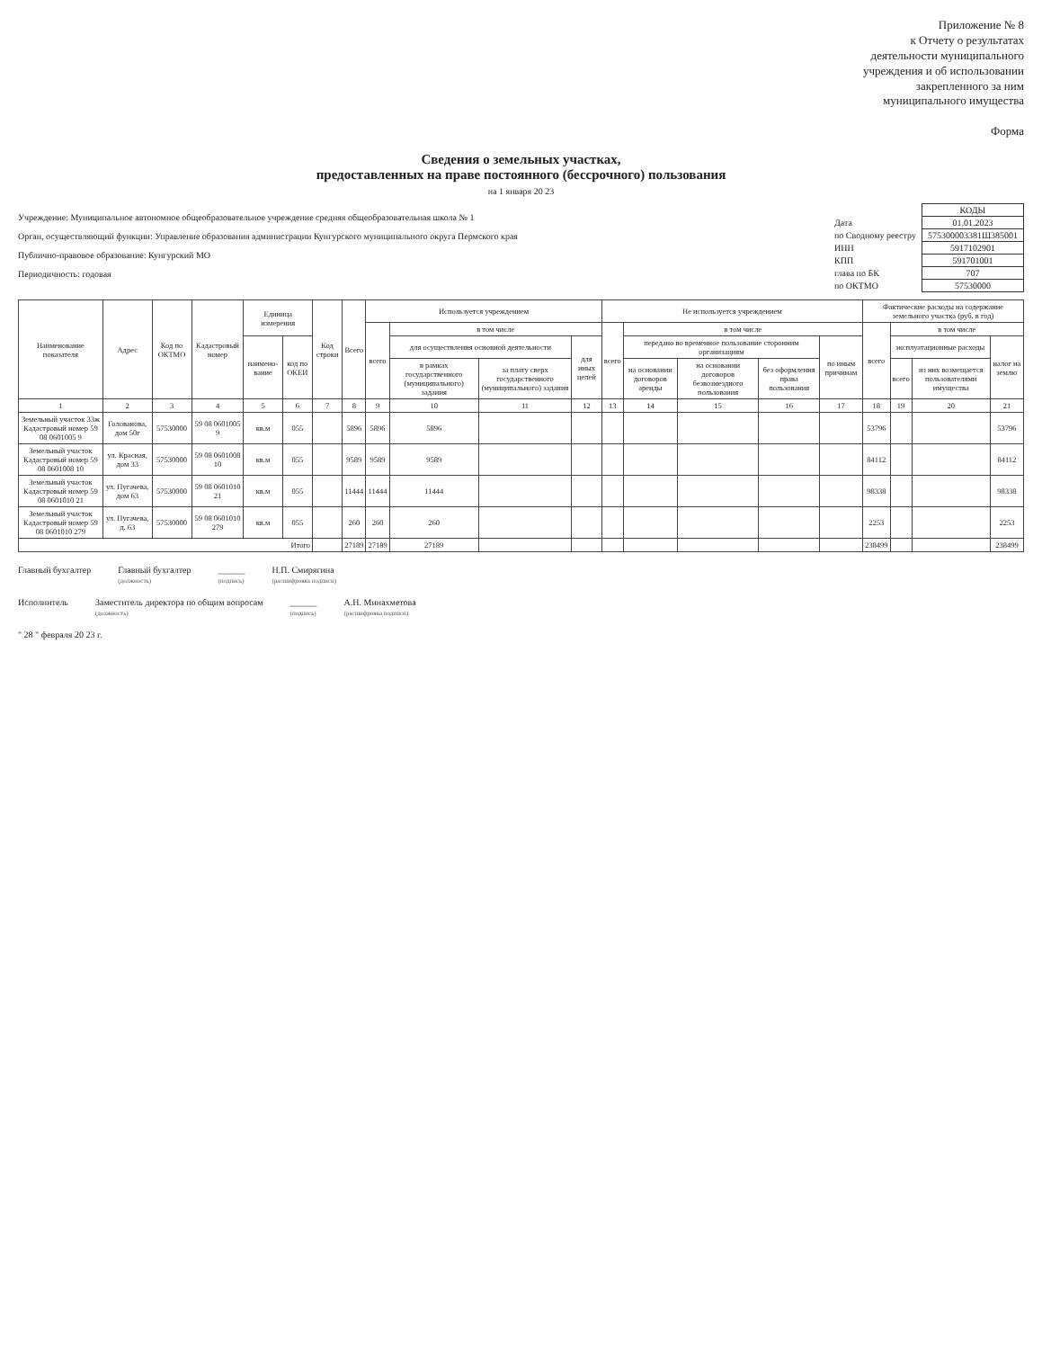Приложение № 8
к Отчету о результатах
деятельности муниципального
учреждения и об использовании
закрепленного за ним
муниципального имущества
Форма
Сведения о земельных участках,
предоставленных на праве постоянного (бессрочного) пользования
на 1 января 20 23
Учреждение: Муниципальное автономное общеобразовательное учреждение средняя общеобразовательная школа № 1
Орган, осуществляющий функции: Управление образования администрации Кунгурского муниципального округа Пермского края
Публично-правовое образование: Кунгурский МО
Периодичность: годовая
| | КОДЫ |
| Дата | 01.01.2023 |
| по Сводному реестру | 575300003381Ш385001 |
| ИНН | 5917102901 |
| КПП | 591701001 |
| глава по БК | 707 |
| по ОКТМО | 57530000 |
| Наименование показателя | Адрес | Код по ОКТМО | Кадастровый номер | Единица измерения | | Код строки | Всего | Используется учреждением | | | | Не используется учреждением | | | | | Фактические расходы на содержание земельного участка (руб. в год) | | | |
| --- | --- | --- | --- | --- | --- | --- | --- | --- | --- | --- | --- | --- | --- | --- | --- | --- | --- | --- | --- | --- |
| | | | | | | | | всего | в том числе | | | всего | в том числе | | | | всего | в том числе | | |
| | | | | наимено-вание | код по ОКЕИ | | | | для осуществления основной деятельности | | для иных целей | | передано во временное пользование сторонним организациям | | | по иным причинам | | эксплуатационные расходы | | налог на землю |
| | | | | | | | | | в рамках государственного (муниципального) задания | за плату сверх государственного (муниципального) задания | | | на основании договоров аренды | на основании договоров безвозмездного пользования | без оформления права пользования | | | всего | из них возмещается пользователями имущества | |
| 1 | 2 | 3 | 4 | 5 | 6 | 7 | 8 | 9 | 10 | 11 | 12 | 13 | 14 | 15 | 16 | 17 | 18 | 19 | 20 | 21 |
| Земельный участок 33ж Кадастровый номер 59 08 0601005 9 | Голованова, дом 50г | 57530000 | 59 08 0601005 9 | кв.м | 055 | | 5896 | 5896 | 5896 | | | | | | | | 53796 | | | 53796 |
| Земельный участок Кадастровый номер 59 08 0601008 10 | ул. Красная, дом 33 | 57530000 | 59 08 0601008 10 | кв.м | 055 | | 9589 | 9589 | 9589 | | | | | | | | 84112 | | | 84112 |
| Земельный участок Кадастровый номер 59 08 0601010 21 | ул. Пугачева, дом 63 | 57530000 | 59 08 0601010 21 | кв.м | 055 | | 11444 | 11444 | 11444 | | | | | | | | 98338 | | | 98338 |
| Земельный участок Кадастровый номер 59 08 0601010 279 | ул. Пугачева, д. 63 | 57530000 | 59 08 0601010 279 | кв.м | 055 | | 260 | 260 | 260 | | | | | | | | 2253 | | | 2253 |
| Итого | | | | | | | 27189 | 27189 | 27189 | | | | | | | | 238499 | | | 238499 |
Главный бухгалтер Главный бухгалтер
(должность) ______
(подпись) Н.П. Смирягина
(расшифровка подписи)
Исполнитель Заместитель директора по общим вопросам
(должность) ______
(подпись) А.Н. Минахметова
(расшифровка подписи)
" 28 " февраля 20 23 г.